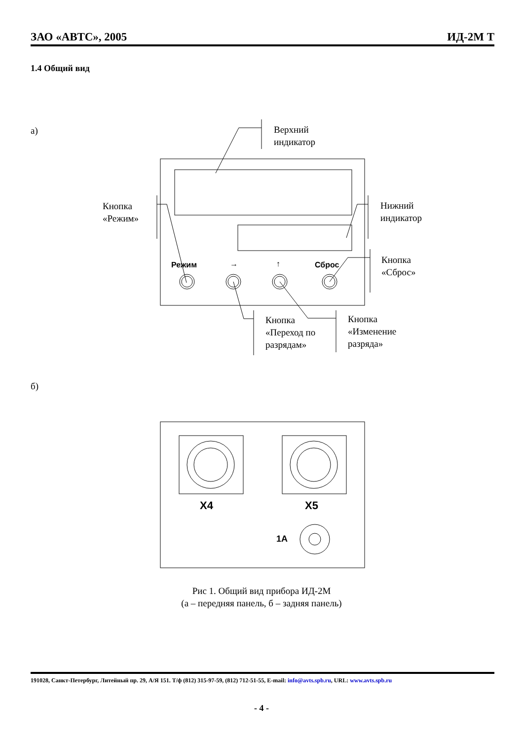ЗАО «АВТС», 2005 ИД-2М Т
1.4 Общий вид
а)
Верхний
индикатор
Кнопка
«Режим»
Нижний
индикатор
Режим → ↑ Сброс
Кнопка
«Сброс»
Кнопка
«Переход по
разрядам»
Кнопка
«Изменение
разряда»
б)
X4 X5
1A
Рис 1. Общий вид прибора ИД-2М
(а – передняя панель, б – задняя панель)
191028, Санкт-Петербург, Литейный пр. 29, А/Я 151. Т/ф (812) 315-97-59, (812) 712-51-55, E-mail: info@avts.spb.ru, URL: www.avts.spb.ru
- 4 -